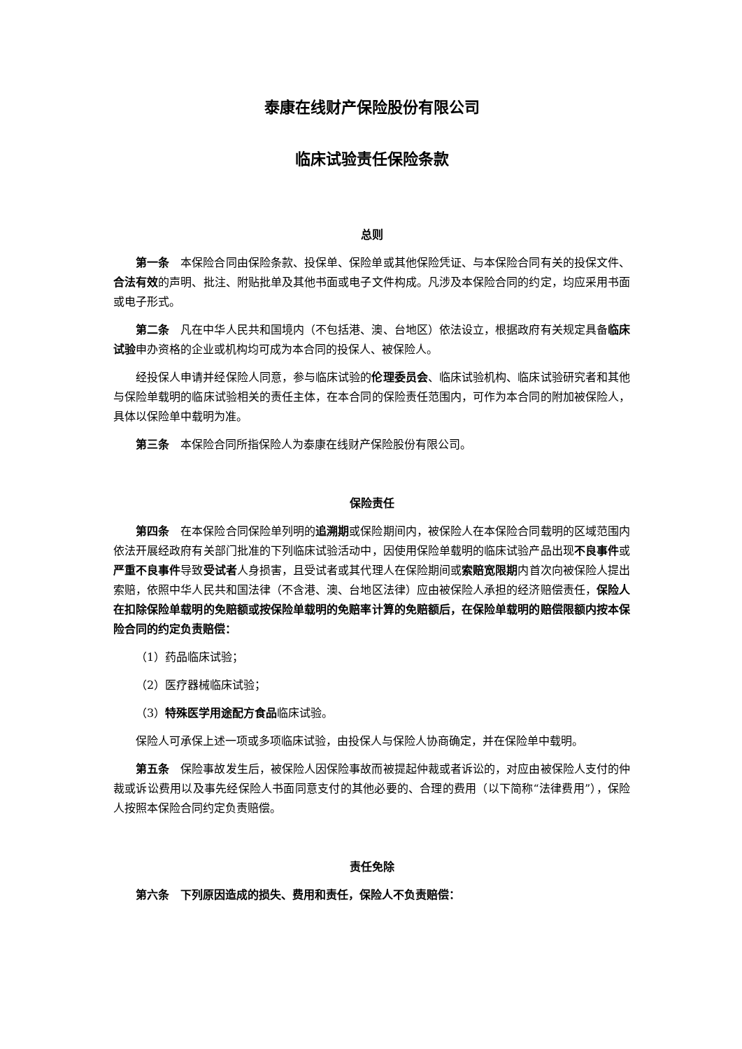泰康在线财产保险股份有限公司
临床试验责任保险条款
总则
第一条　本保险合同由保险条款、投保单、保险单或其他保险凭证、与本保险合同有关的投保文件、合法有效的声明、批注、附贴批单及其他书面或电子文件构成。凡涉及本保险合同的约定，均应采用书面或电子形式。
第二条　凡在中华人民共和国境内（不包括港、澳、台地区）依法设立，根据政府有关规定具备临床试验申办资格的企业或机构均可成为本合同的投保人、被保险人。
经投保人申请并经保险人同意，参与临床试验的伦理委员会、临床试验机构、临床试验研究者和其他与保险单载明的临床试验相关的责任主体，在本合同的保险责任范围内，可作为本合同的附加被保险人，具体以保险单中载明为准。
第三条　本保险合同所指保险人为泰康在线财产保险股份有限公司。
保险责任
第四条　在本保险合同保险单列明的追溯期或保险期间内，被保险人在本保险合同载明的区域范围内依法开展经政府有关部门批准的下列临床试验活动中，因使用保险单载明的临床试验产品出现不良事件或严重不良事件导致受试者人身损害，且受试者或其代理人在保险期间或索赔宽限期内首次向被保险人提出索赔，依照中华人民共和国法律（不含港、澳、台地区法律）应由被保险人承担的经济赔偿责任，保险人在扣除保险单载明的免赔额或按保险单载明的免赔率计算的免赔额后，在保险单载明的赔偿限额内按本保险合同的约定负责赔偿：
（1）药品临床试验；
（2）医疗器械临床试验；
（3）特殊医学用途配方食品临床试验。
保险人可承保上述一项或多项临床试验，由投保人与保险人协商确定，并在保险单中载明。
第五条　保险事故发生后，被保险人因保险事故而被提起仲裁或者诉讼的，对应由被保险人支付的仲裁或诉讼费用以及事先经保险人书面同意支付的其他必要的、合理的费用（以下简称“法律费用”），保险人按照本保险合同约定负责赔偿。
责任免除
第六条　下列原因造成的损失、费用和责任，保险人不负责赔偿：